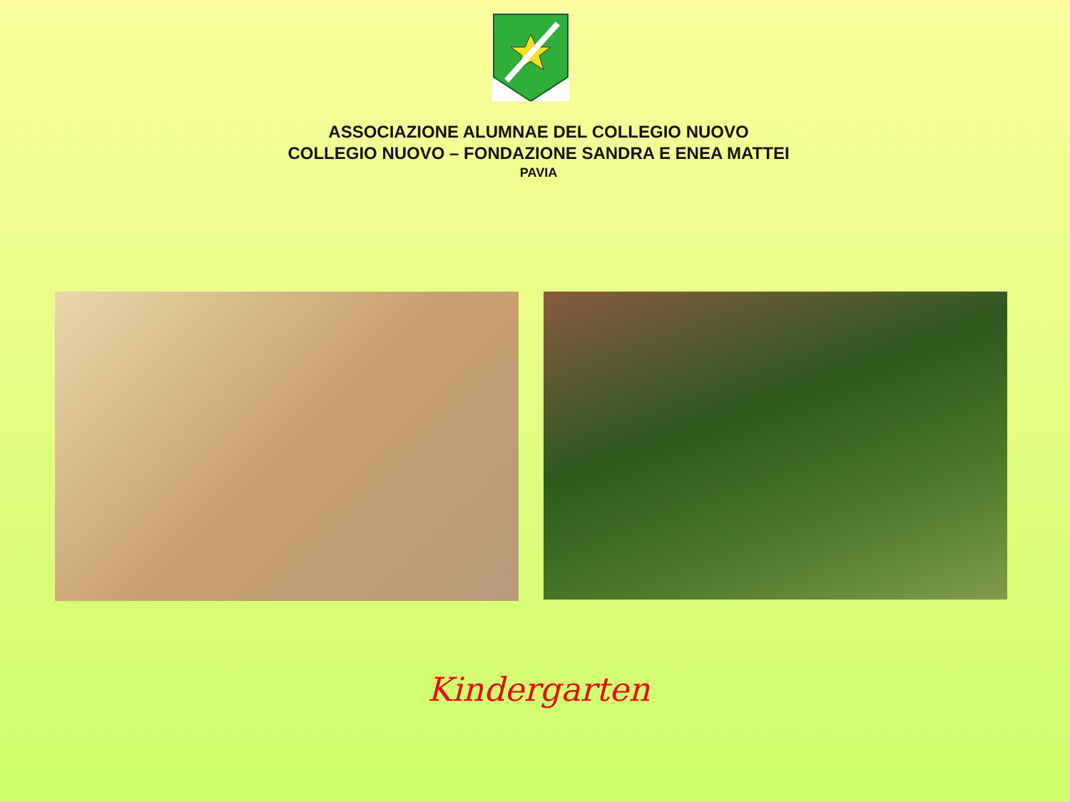ASSOCIAZIONE ALUMNAE DEL COLLEGIO NUOVO
COLLEGIO NUOVO – FONDAZIONE SANDRA E ENEA MATTEI
PAVIA
Kindergarten